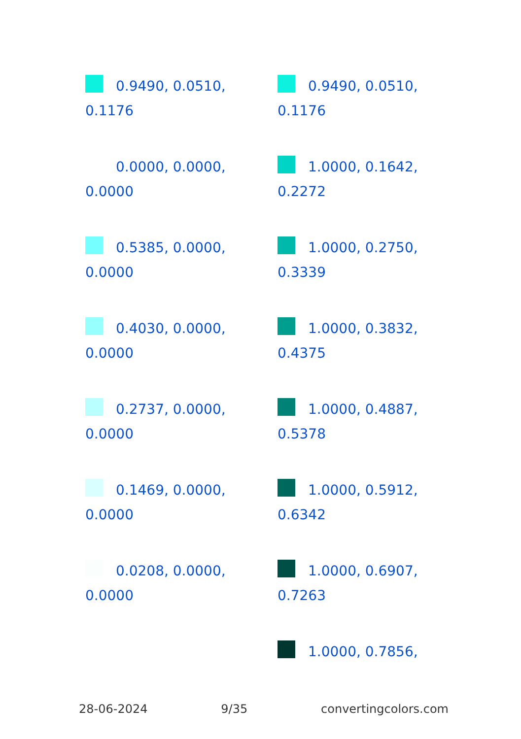0.9490, 0.0510,
0.1176
0.0000, 0.0000,
0.0000
0.5385, 0.0000,
0.0000
0.4030, 0.0000,
0.0000
0.2737, 0.0000,
0.0000
0.1469, 0.0000,
0.0000
0.0208, 0.0000,
0.0000
0.9490, 0.0510,
0.1176
1.0000, 0.1642,
0.2272
1.0000, 0.2750,
0.3339
1.0000, 0.3832,
0.4375
1.0000, 0.4887,
0.5378
1.0000, 0.5912,
0.6342
1.0000, 0.6907,
0.7263
1.0000, 0.7856,
28-06-2024 9/35 convertingcolors.com